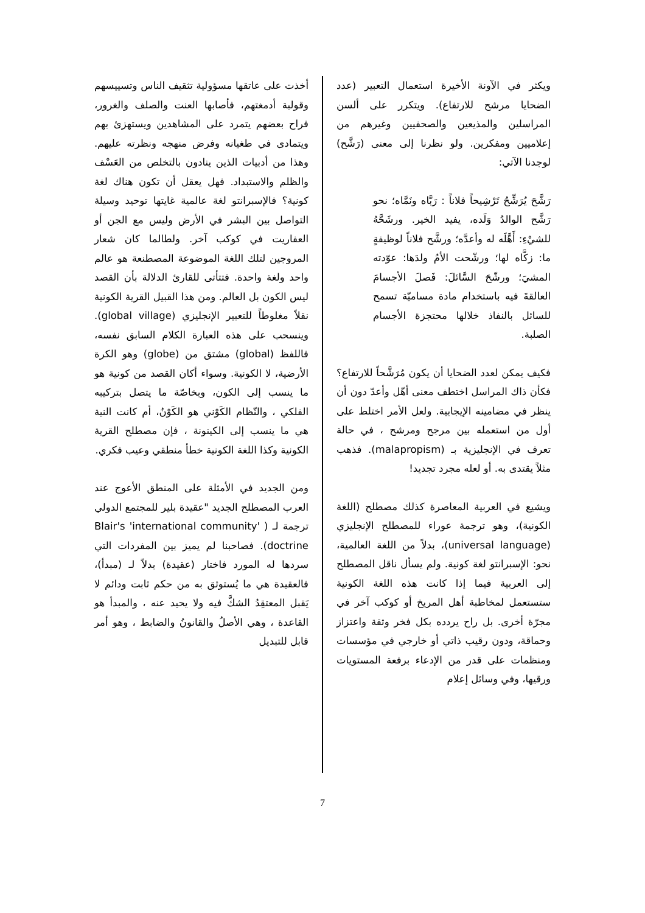ويكثر في الآونة الأخيرة استعمال التعبير (عدد الضحايا مرشح للارتفاع). ويتكرر على ألسن المراسلين والمذيعين والصحفيين وغيرهم من إعلاميين ومفكرين. ولو نظرنا إلى معنى (رَشَّح) لوجدنا الآتي:
رَشَّحَ يُرَشِّحُ تَرْشِيحاً فلاناً : رَبَّاه ونَمَّاه؛ نحو رَشَّح الوالدُ وَلَده، يفيد الخير. ورشَحَّهُ للشيْءِ: أَهَّلَه له وأعدَّه؛ ورشَّح فلاناً لوظيفةٍ ما: زكَّاه لها؛ ورشّحت الأمُ ولدَها: عوّدته المشيَ؛ ورشّحَ السَّائلَ: فَصلَ الأجسامَ العالقةَ فيه باستخدام مادة مساميّة تسمح للسائل بالنفاذ خلالها محتجزة الأجسام الصلبة.
فكيف يمكن لعدد الضحايا أن يكون مُرَشَّحاً للارتفاع؟ فكأن ذاك المراسل اختطف معنى أهّل وأعدّ دون أن ينظر في مضامينه الإيجابية. ولعل الأمر اختلط على أول من استعمله بين مرجح ومرشح ، في حالة تعرف في الإنجليزية بـ (malapropism). فذهب مثلاً يقتدى به. أو لعله مجرد تجديد!
ويشيع في العربية المعاصرة كذلك مصطلح (اللغة الكونية)، وهو ترجمة عوراء للمصطلح الإنجليزي (universal language)، بدلاً من اللغة العالمية، نحو: الإسبرانتو لغة كونية. ولم يسأل ناقل المصطلح إلى العربية فيما إذا كانت هذه اللغة الكونية ستستعمل لمخاطبة أهل المريخ أو كوكب آخر في مجرّة أخرى. بل راح يردده بكل فخر وثقة واعتزاز وحماقة، ودون رقيب ذاتي أو خارجي في مؤسسات ومنظمات على قدر من الإدعاء برفعة المستويات ورقيها، وفي وسائل إعلام
أخذت على عاتقها مسؤولية تثقيف الناس وتسييسهم وقولبة أدمغتهم، فأصابها العنت والصلف والغرور، فراح بعضهم يتمرد على المشاهدين ويستهزئ بهم ويتمادى في طغيانه وفرض منهجه ونظرته عليهم. وهذا من أدبيات الذين ينادون بالتخلص من العَسْف والظلم والاستبداد. فهل يعقل أن تكون هناك لغة كونية؟ فالإسبرانتو لغة عالمية غايتها توحيد وسيلة التواصل بين البشر في الأرض وليس مع الجن أو العفاريت في كوكب آخر. ولطالما كان شعار المروجين لتلك اللغة الموضوعة المصطنعة هو عالم واحد ولغة واحدة. فتتأتى للقارئ الدلالة بأن القصد ليس الكون بل العالم. ومن هذا القبيل القرية الكونية نقلاً مغلوطاً للتعبير الإنجليزي (global village). وينسحب على هذه العبارة الكلام السابق نفسه، فاللفظ (global) مشتق من (globe) وهو الكرة الأرضية، لا الكونية. وسواء أكان القصد من كونية هو ما ينسب إلى الكون، وبخاصّة ما يتصل بتركيبه الفلكي ، والنّظام الكَوْني هو الكَوْنُ، أم كانت النية هي ما ينسب إلى الكينونة ، فإن مصطلح القرية الكونية وكذا اللغة الكونية خطأ منطقي وعيب فكري.
ومن الجديد في الأمثلة على المنطق الأعوج عند العرب المصطلح الجديد "عقيدة بلير للمجتمع الدولي ترجمة لـ ( Blair's 'international community' doctrine). فصاحبنا لم يميز بين المفردات التي سردها له المورد فاختار (عقيدة) بدلاً لـ (مبدأ)، فالعقيدة هي ما يُستوثق به من حكم ثابت ودائم لا يَقبل المعتقِدُ الشكَّ فيه ولا يحيد عنه ، والمبدأ هو القاعدة ، وهي الأصلُ والقانونُ والضابط ، وهو أمر قابل للتبديل
7